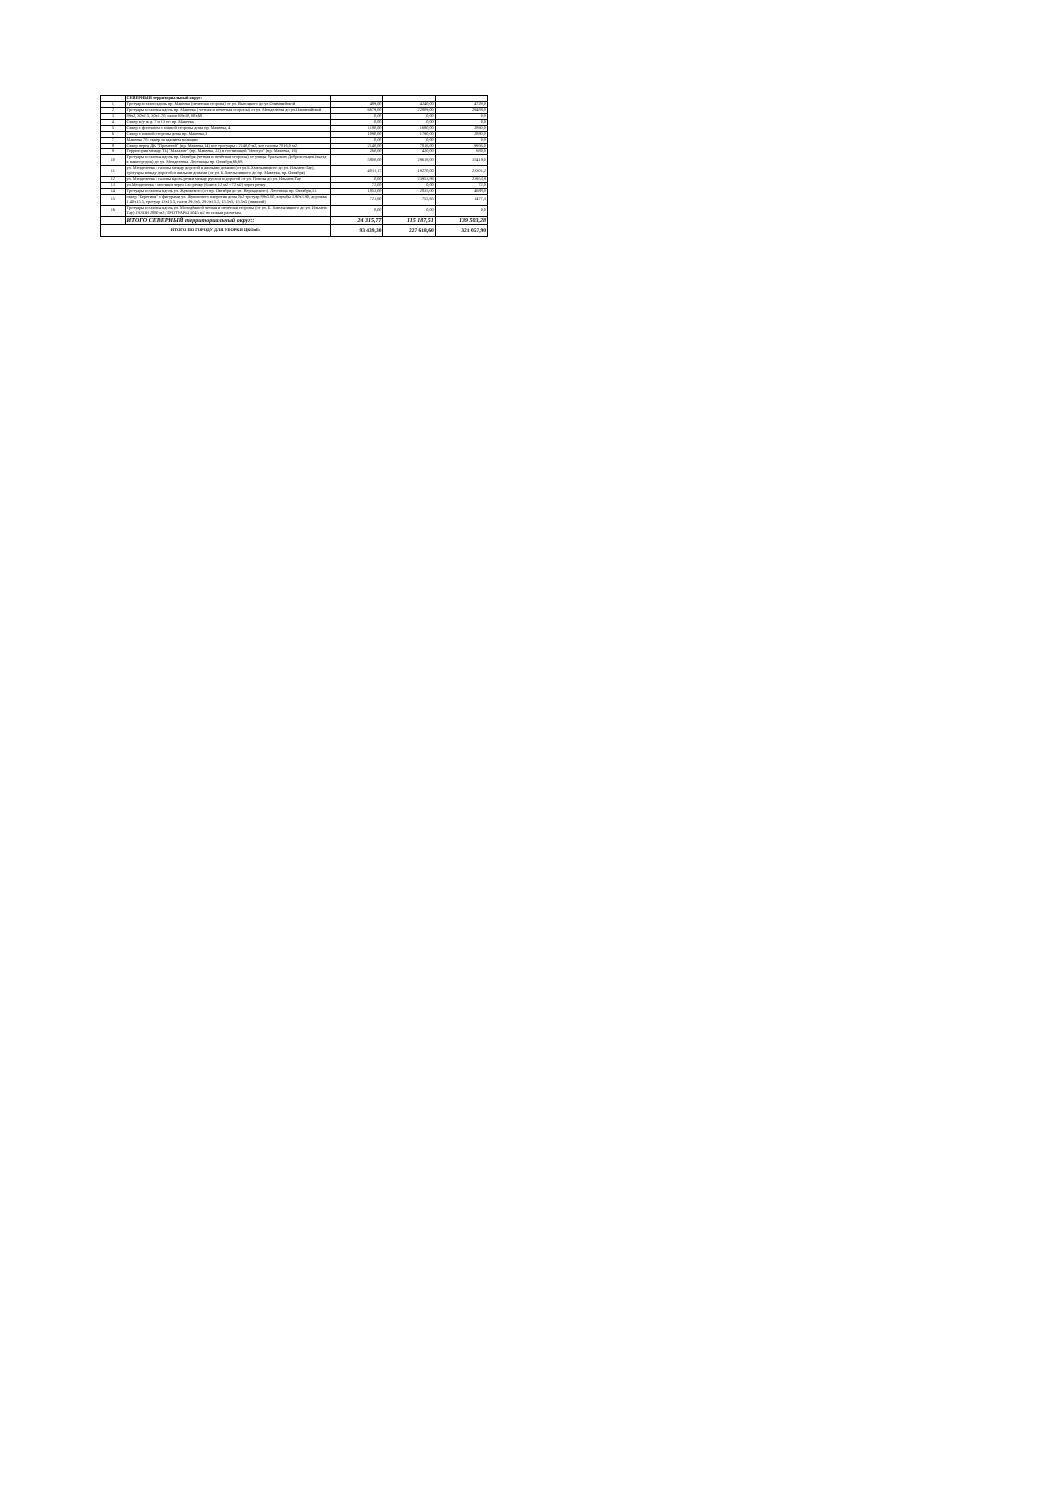| | СЕВЕРНЫЙ территориальный округ: | | | |
| 1 | Тротуар и газон вдоль пр. Макеева (нечетная сторона) от ул. Высоцкого до ул.Олимпийской | 489,00 | 4240,00 | 4729,0 |
| 2 | Тротуары и газоны вдоль пр. Макеева ( четная и нечетная стороны) от ул. Менделеева до ул.Олимпийской | 6679,00 | 22809,00 | 29488,0 |
| 3 | 89х2, 30х1.5, 30х1.70, газон 68х30, 68х68 | 0,00 | 0,00 | 0,0 |
| 4 | Сквер м/у ж.д. 7 и 13 по пр. Макеева | 0,00 | 0,00 | 0,0 |
| 5 | Сквер с фонтаном с южной стороны дома пр. Макеева, 4 | 1180,00 | 1680,00 | 2860,0 |
| 6 | Сквер с южной стороны дома пр. Макеева,3 | 1090,00 | 1790,00 | 2880,0 |
| 7 | Макеева 7б- сквер за зданием полиции | 0,00 | 0,00 | 0,0 |
| 8 | Сквер перед ДК "Прометей" (пр. Макеева,14) все тротуары - 2140,0 м2, все газоны 7816,0 м2. | 2140,00 | 7816,00 | 9956,0 |
| 9 | Территория между ТЦ "Малахит" (пр. Макеева, 22) и гостиницей "Нептун" (пр. Макеева, 16) | 260,00 | 420,00 | 680,0 |
| 10 | Тротуары и газоны вдоль пр. Октября (четная и нечётная стороны) от улицы Уральских Добровольцев (въезд в машгородок) до ул. Менделеева. Лестницы пр. Октября,66,68. | 5800,00 | 29618,00 | 35418,0 |
| 11 | ул. Менделеева - газоны между дорогой и жилыми домами (от ул.Б.Хмельницкого до ул. Ильмен-Тау), тротуары между дорогой и жилыми домами (от ул. Б.Хмельницкого до пр. Макеева, пр. Октября) | 4031,17 | 19270,00 | 23301,2 |
| 12 | ул. Менделеева - газоны вдоль речки между руслом и дорогой от ул. Попова до ул. Ильмен-Тау | 0,00 | 23953,86 | 23953,9 |
| 13 | ул.Менделеева - мостики через 1-ю речку (6 шт.х 12 м2 =72 м2) через речку | 72,00 | 0,00 | 72,0 |
| 14 | Тротуары и газоны вдоль ул. Жуковского (от пр. Октября до ул. Вернадского). Лестница пр. Октября,31. | 1853,00 | 2835,00 | 4688,0 |
| 15 | сквер "Берегиня" с фигурами ул. Жуковского напротив дома №2 тротуар 89х5.60, клумбы 3.90х3.90, дорожка 1.40х15.5, тротуар 13х15.5, газон 29.3х5, 29.3х15.5, 15.5х5, 15.5х5 (нижний) | 721,60 | 755,65 | 1477,3 |
| 16 | Тротуары и газоны вдоль ул. Молодёжной четная и нечетная стороны (от ул. Б. Хмельницкого до ул. Ильмен-Тау) ГАЗОН 2880 м2; ТРОТУАРЫ 3045 м2 по новым расчетам. | 0,00 | 0,00 | 0,0 |
| | ИТОГО СЕВЕРНЫЙ территориальный округ:: | 24 315,77 | 115 187,51 | 139 503,28 |
| ИТОГО ПО ГОРОДУ ДЛЯ УБОРКИ ЦКОиБ: | | 93 439,30 | 227 618,60 | 321 057,90 |